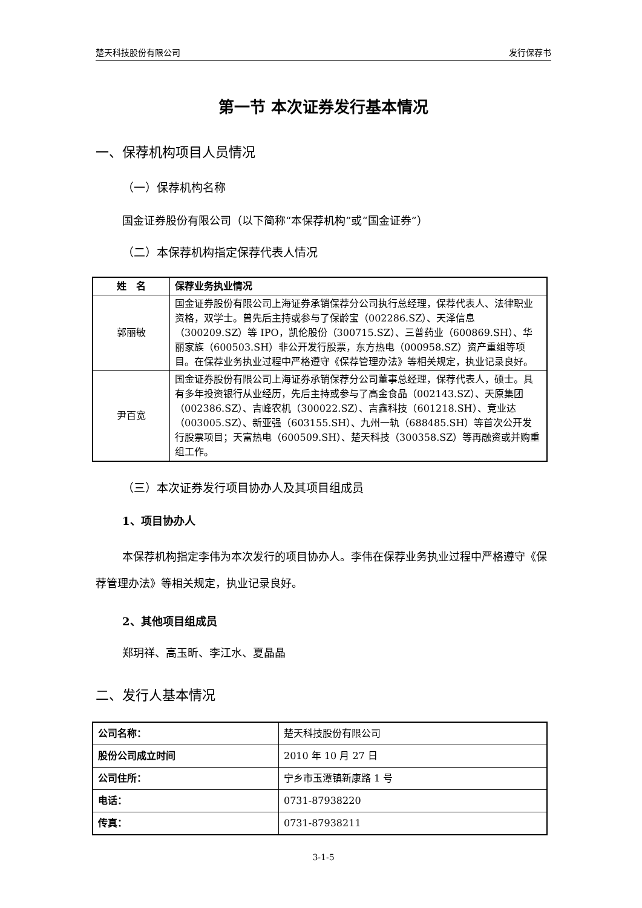楚天科技股份有限公司 发行保荐书
第一节 本次证券发行基本情况
一、保荐机构项目人员情况
（一）保荐机构名称
国金证券股份有限公司（以下简称“本保荐机构”或“国金证券”）
（二）本保荐机构指定保荐代表人情况
| 姓 名 | 保荐业务执业情况 |
| --- | --- |
| 郭丽敏 | 国金证券股份有限公司上海证券承销保荐分公司执行总经理，保荐代表人、法律职业资格，双学士。曾先后主持或参与了保龄宝（002286.SZ）、天泽信息（300209.SZ）等 IPO，凯伦股份（300715.SZ）、三普药业（600869.SH）、华丽家族（600503.SH）非公开发行股票，东方热电（000958.SZ）资产重组等项目。在保荐业务执业过程中严格遵守《保荐管理办法》等相关规定，执业记录良好。 |
| 尹百宽 | 国金证券股份有限公司上海证券承销保荐分公司董事总经理，保荐代表人，硕士。具有多年投资银行从业经历，先后主持或参与了高金食品（002143.SZ）、天原集团（002386.SZ）、吉峰农机（300022.SZ）、吉鑫科技（601218.SH）、竞业达（003005.SZ）、新亚强（603155.SH）、九州一轨（688485.SH）等首次公开发行股票项目；天富热电（600509.SH）、楚天科技（300358.SZ）等再融资或并购重组工作。 |
（三）本次证券发行项目协办人及其项目组成员
1、项目协办人
本保荐机构指定李伟为本次发行的项目协办人。李伟在保荐业务执业过程中严格遵守《保荐管理办法》等相关规定，执业记录良好。
2、其他项目组成员
郑玥祥、高玉昕、李江水、夏晶晶
二、发行人基本情况
| 公司名称： | 楚天科技股份有限公司 |
| 股份公司成立时间 | 2010 年 10 月 27 日 |
| 公司住所： | 宁乡市玉潭镇新康路 1 号 |
| 电话： | 0731-87938220 |
| 传真： | 0731-87938211 |
3-1-5